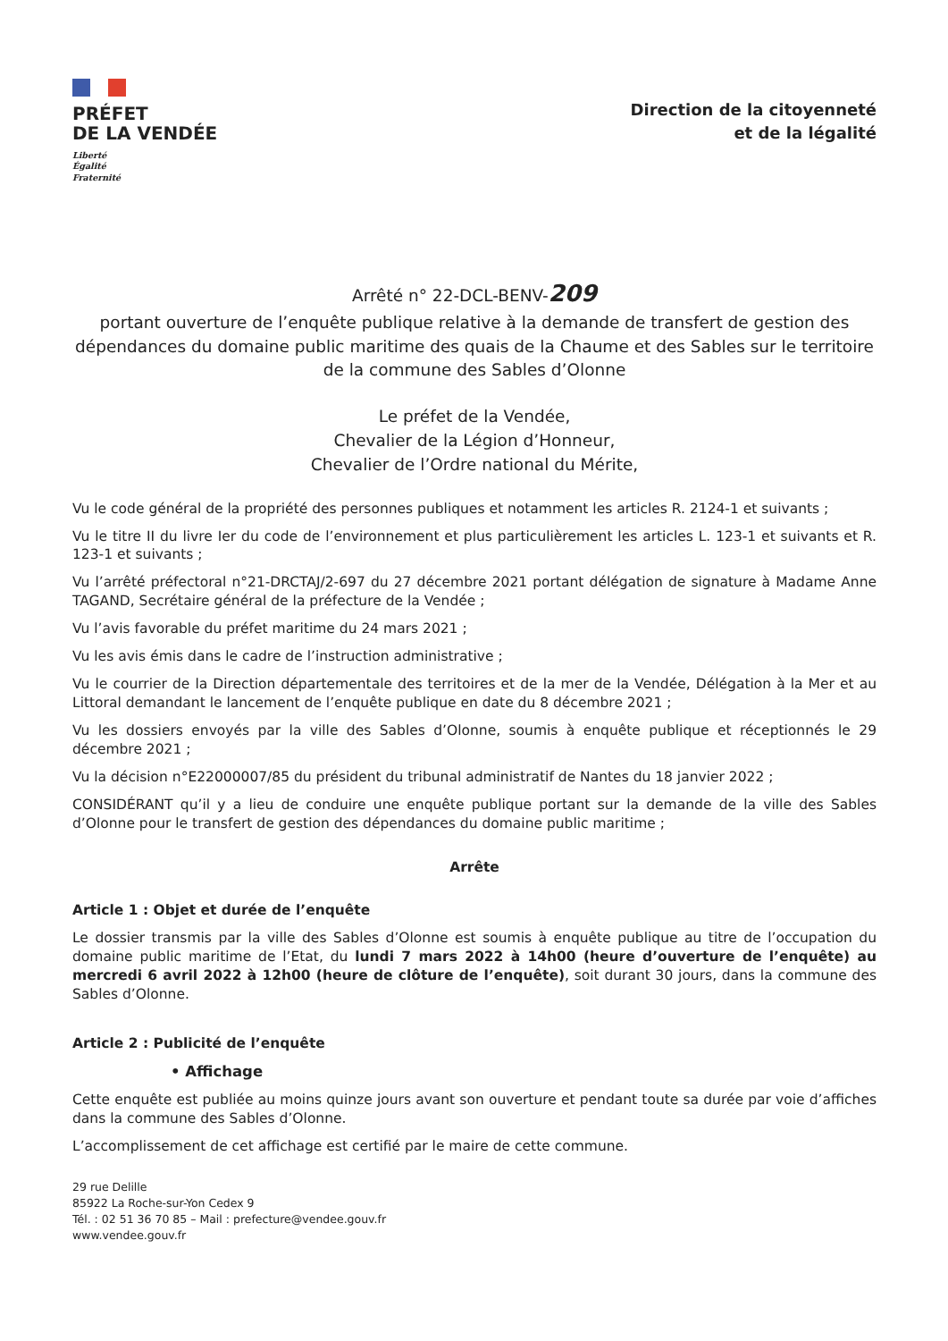PRÉFET
DE LA VENDÉE
Liberté
Égalité
Fraternité
Direction de la citoyenneté
et de la légalité
Arrêté n° 22-DCL-BENV-209
portant ouverture de l’enquête publique relative à la demande de transfert de gestion des dépendances du domaine public maritime des quais de la Chaume et des Sables sur le territoire de la commune des Sables d’Olonne
Le préfet de la Vendée,
Chevalier de la Légion d’Honneur,
Chevalier de l’Ordre national du Mérite,
Vu le code général de la propriété des personnes publiques et notamment les articles R. 2124-1 et suivants ;
Vu le titre II du livre Ier du code de l’environnement et plus particulièrement les articles L. 123-1 et suivants et R. 123-1 et suivants ;
Vu l’arrêté préfectoral n°21-DRCTAJ/2-697 du 27 décembre 2021 portant délégation de signature à Madame Anne TAGAND, Secrétaire général de la préfecture de la Vendée ;
Vu l’avis favorable du préfet maritime du 24 mars 2021 ;
Vu les avis émis dans le cadre de l’instruction administrative ;
Vu le courrier de la Direction départementale des territoires et de la mer de la Vendée, Délégation à la Mer et au Littoral demandant le lancement de l’enquête publique en date du 8 décembre 2021 ;
Vu les dossiers envoyés par la ville des Sables d’Olonne, soumis à enquête publique et réceptionnés le 29 décembre 2021 ;
Vu la décision n°E22000007/85 du président du tribunal administratif de Nantes du 18 janvier 2022 ;
CONSIDÉRANT qu’il y a lieu de conduire une enquête publique portant sur la demande de la ville des Sables d’Olonne pour le transfert de gestion des dépendances du domaine public maritime ;
Arrête
Article 1 : Objet et durée de l’enquête
Le dossier transmis par la ville des Sables d’Olonne est soumis à enquête publique au titre de l’occupation du domaine public maritime de l’Etat, du lundi 7 mars 2022 à 14h00 (heure d’ouverture de l’enquête) au mercredi 6 avril 2022 à 12h00 (heure de clôture de l’enquête), soit durant 30 jours, dans la commune des Sables d’Olonne.
Article 2 : Publicité de l’enquête
• Affichage
Cette enquête est publiée au moins quinze jours avant son ouverture et pendant toute sa durée par voie d’affiches dans la commune des Sables d’Olonne.
L’accomplissement de cet affichage est certifié par le maire de cette commune.
29 rue Delille
85922 La Roche-sur-Yon Cedex 9
Tél. : 02 51 36 70 85 – Mail : prefecture@vendee.gouv.fr
www.vendee.gouv.fr